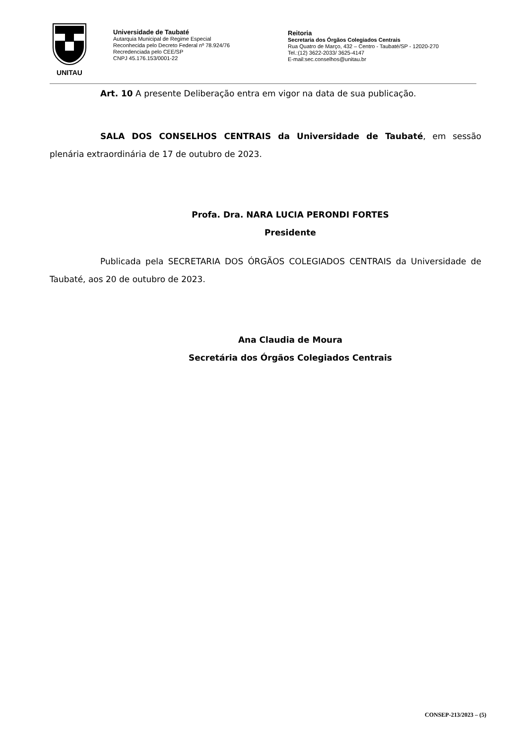UNITAU
Universidade de Taubaté
Autarquia Municipal de Regime Especial
Reconhecida pelo Decreto Federal nº 78.924/76
Recredenciada pelo CEE/SP
CNPJ 45.176.153/0001-22
Reitoria
Secretaria dos Órgãos Colegiados Centrais
Rua Quatro de Março, 432 – Centro - Taubaté/SP - 12020-270
Tel.:(12) 3622-2033/ 3625-4147
E-mail:sec.conselhos@unitau.br
Art. 10 A presente Deliberação entra em vigor na data de sua publicação.
SALA DOS CONSELHOS CENTRAIS da Universidade de Taubaté, em sessão plenária extraordinária de 17 de outubro de 2023.
Profa. Dra. NARA LUCIA PERONDI FORTES
Presidente
Publicada pela SECRETARIA DOS ÓRGÃOS COLEGIADOS CENTRAIS da Universidade de Taubaté, aos 20 de outubro de 2023.
Ana Claudia de Moura
Secretária dos Órgãos Colegiados Centrais
CONSEP-213/2023 – (5)